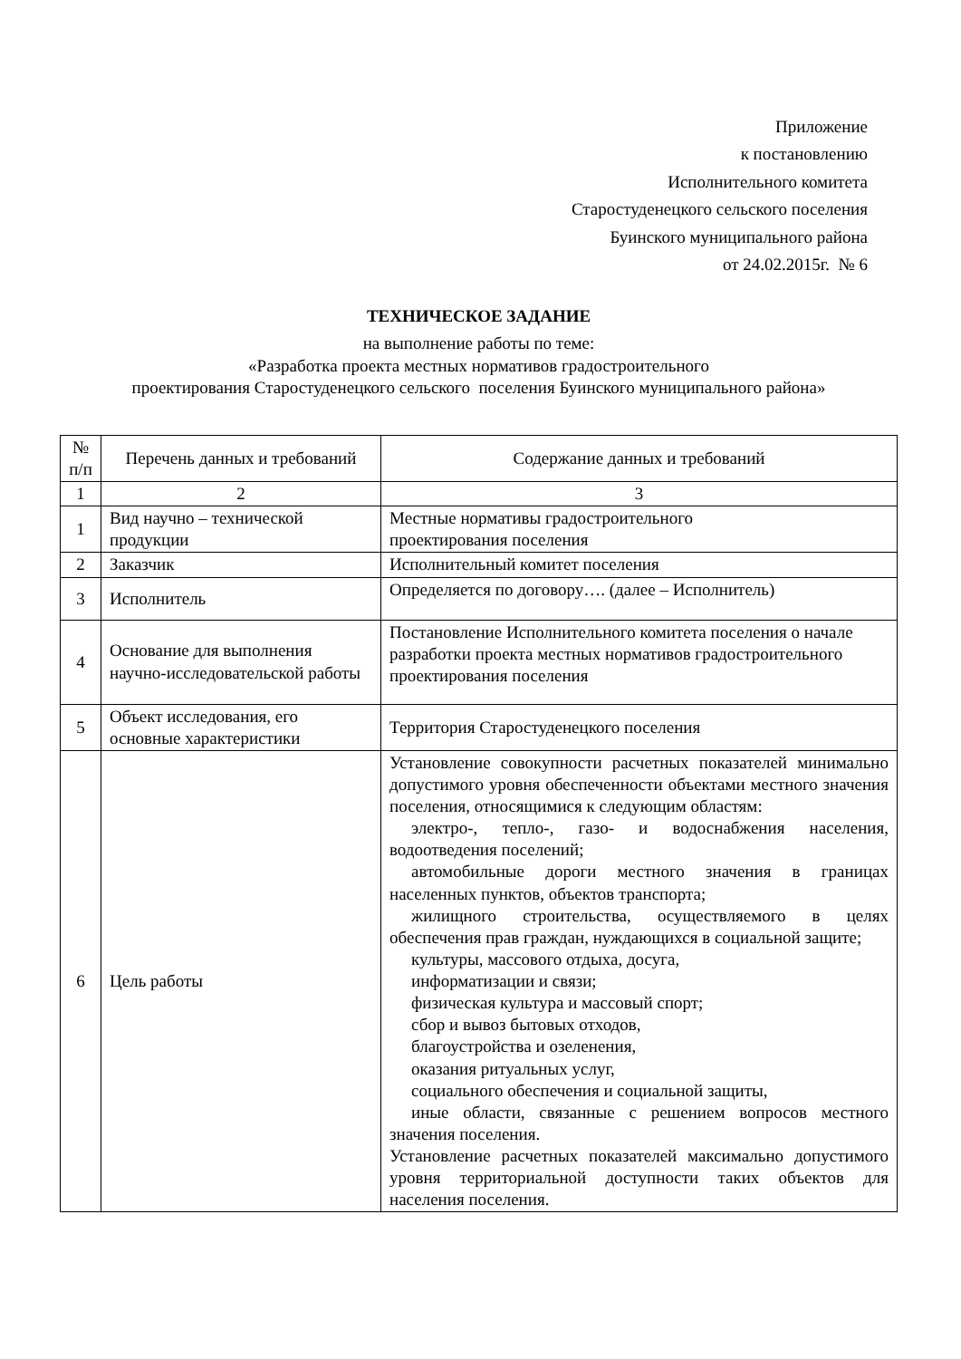Приложение
к постановлению
Исполнительного комитета
Старостуденецкого сельского поселения
Буинского муниципального района
от 24.02.2015г. № 6
ТЕХНИЧЕСКОЕ ЗАДАНИЕ
на выполнение работы по теме:
«Разработка проекта местных нормативов градостроительного
проектирования Старостуденецкого сельского поселения Буинского муниципального района»
| № п/п | Перечень данных и требований | Содержание данных и требований |
| --- | --- | --- |
| 1 | 2 | 3 |
| 1 | Вид научно – технической продукции | Местные нормативы градостроительного проектирования поселения |
| 2 | Заказчик | Исполнительный комитет поселения |
| 3 | Исполнитель | Определяется по договору…. (далее – Исполнитель) |
| 4 | Основание для выполнения научно-исследовательской работы | Постановление Исполнительного комитета поселения о начале разработки проекта местных нормативов градостроительного проектирования поселения |
| 5 | Объект исследования, его основные характеристики | Территория Старостуденецкого поселения |
| 6 | Цель работы | Установление совокупности расчетных показателей минимально допустимого уровня обеспеченности объектами местного значения поселения, относящимися к следующим областям: электро-, тепло-, газо- и водоснабжения населения, водоотведения поселений; автомобильные дороги местного значения в границах населенных пунктов, объектов транспорта; жилищного строительства, осуществляемого в целях обеспечения прав граждан, нуждающихся в социальной защите; культуры, массового отдыха, досуга, информатизации и связи; физическая культура и массовый спорт; сбор и вывоз бытовых отходов, благоустройства и озеленения, оказания ритуальных услуг, социального обеспечения и социальной защиты, иные области, связанные с решением вопросов местного значения поселения. Установление расчетных показателей максимально допустимого уровня территориальной доступности таких объектов для населения поселения. |